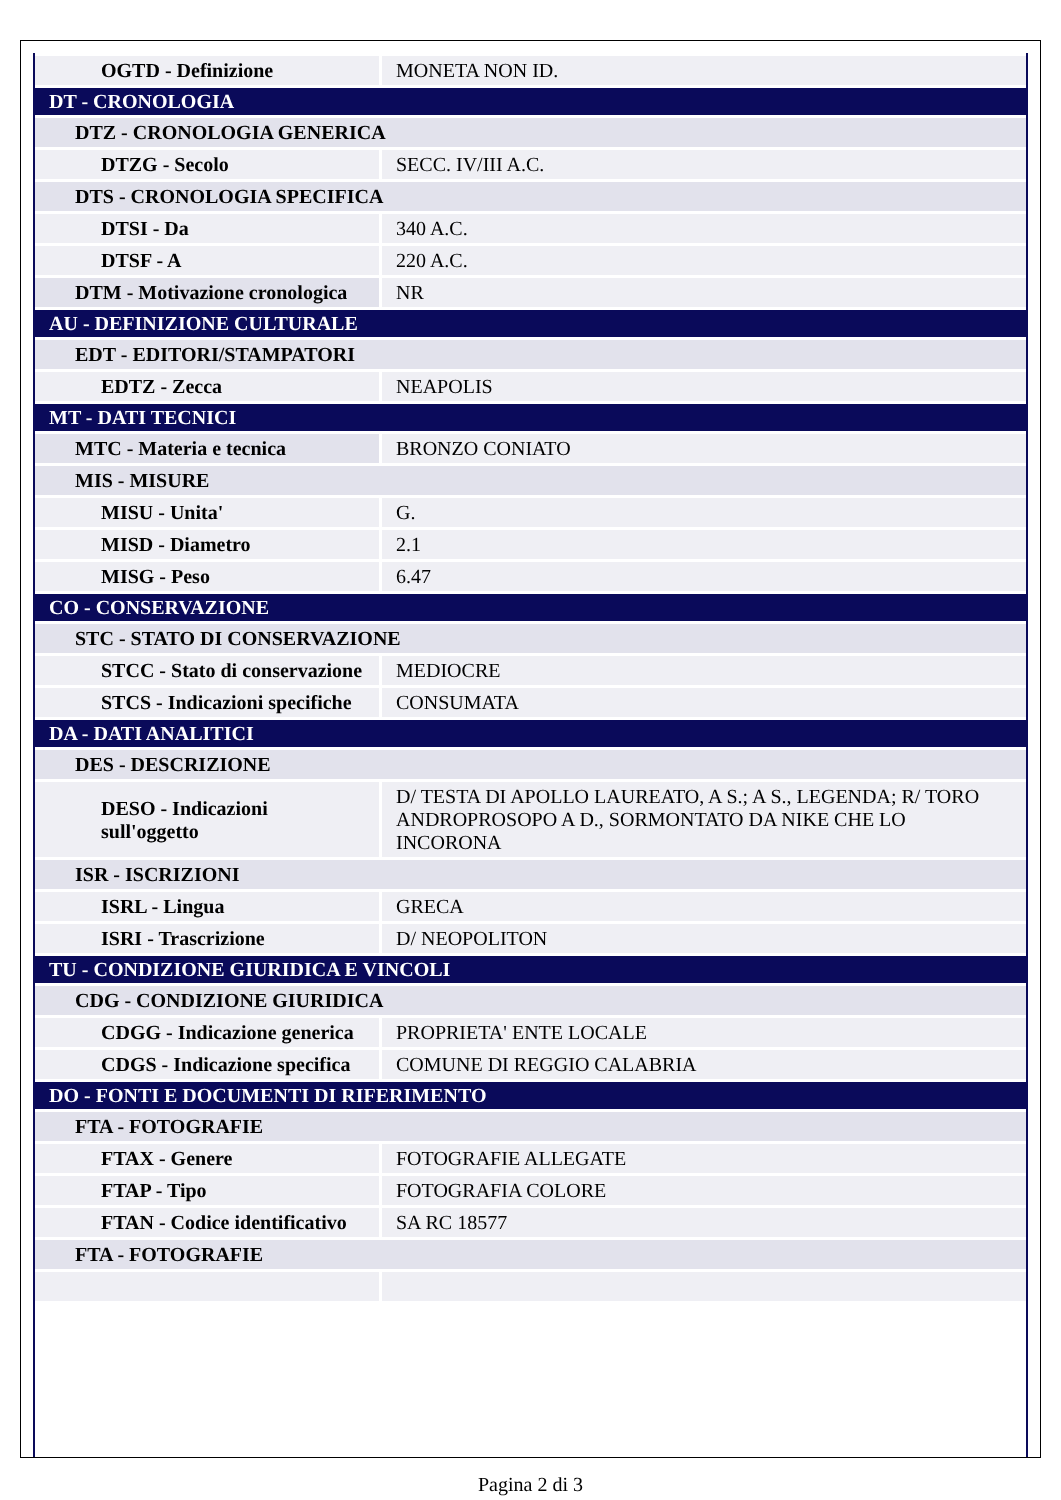| OGTD - Definizione | MONETA NON ID. |
| DT - CRONOLOGIA | |
| DTZ - CRONOLOGIA GENERICA | |
| DTZG - Secolo | SECC. IV/III A.C. |
| DTS - CRONOLOGIA SPECIFICA | |
| DTSI - Da | 340 A.C. |
| DTSF - A | 220 A.C. |
| DTM - Motivazione cronologica | NR |
| AU - DEFINIZIONE CULTURALE | |
| EDT - EDITORI/STAMPATORI | |
| EDTZ - Zecca | NEAPOLIS |
| MT - DATI TECNICI | |
| MTC - Materia e tecnica | BRONZO CONIATO |
| MIS - MISURE | |
| MISU - Unita' | G. |
| MISD - Diametro | 2.1 |
| MISG - Peso | 6.47 |
| CO - CONSERVAZIONE | |
| STC - STATO DI CONSERVAZIONE | |
| STCC - Stato di conservazione | MEDIOCRE |
| STCS - Indicazioni specifiche | CONSUMATA |
| DA - DATI ANALITICI | |
| DES - DESCRIZIONE | |
| DESO - Indicazioni sull'oggetto | D/ TESTA DI APOLLO LAUREATO, A S.; A S., LEGENDA; R/ TORO ANDROPROSOPO A D., SORMONTATO DA NIKE CHE LO INCORONA |
| ISR - ISCRIZIONI | |
| ISRL - Lingua | GRECA |
| ISRI - Trascrizione | D/ NEOPOLITON |
| TU - CONDIZIONE GIURIDICA E VINCOLI | |
| CDG - CONDIZIONE GIURIDICA | |
| CDGG - Indicazione generica | PROPRIETA' ENTE LOCALE |
| CDGS - Indicazione specifica | COMUNE DI REGGIO CALABRIA |
| DO - FONTI E DOCUMENTI DI RIFERIMENTO | |
| FTA - FOTOGRAFIE | |
| FTAX - Genere | FOTOGRAFIE ALLEGATE |
| FTAP - Tipo | FOTOGRAFIA COLORE |
| FTAN - Codice identificativo | SA RC 18577 |
| FTA - FOTOGRAFIE | |
Pagina 2 di 3